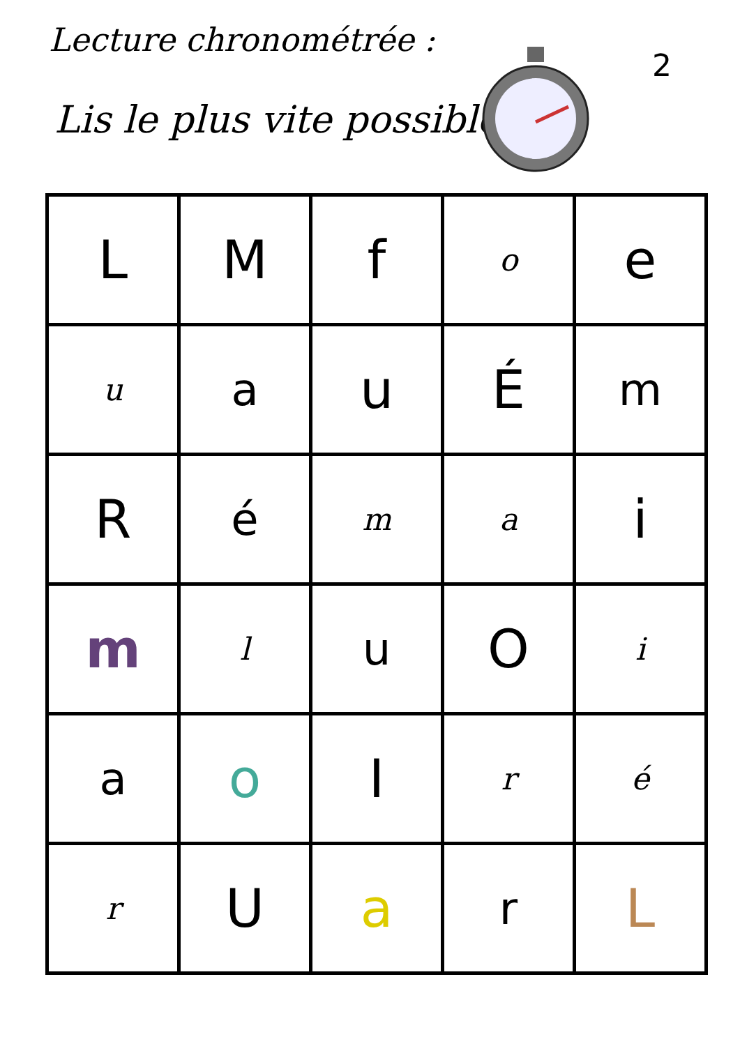Lecture chronométrée :
Lis le plus vite possible
2
| L | M | f | o | e |
| u | a | u | É | m |
| R | é | m | a | i |
| m | l | u | O | i |
| a | o | I | r | é |
| r | U | a | r | L |